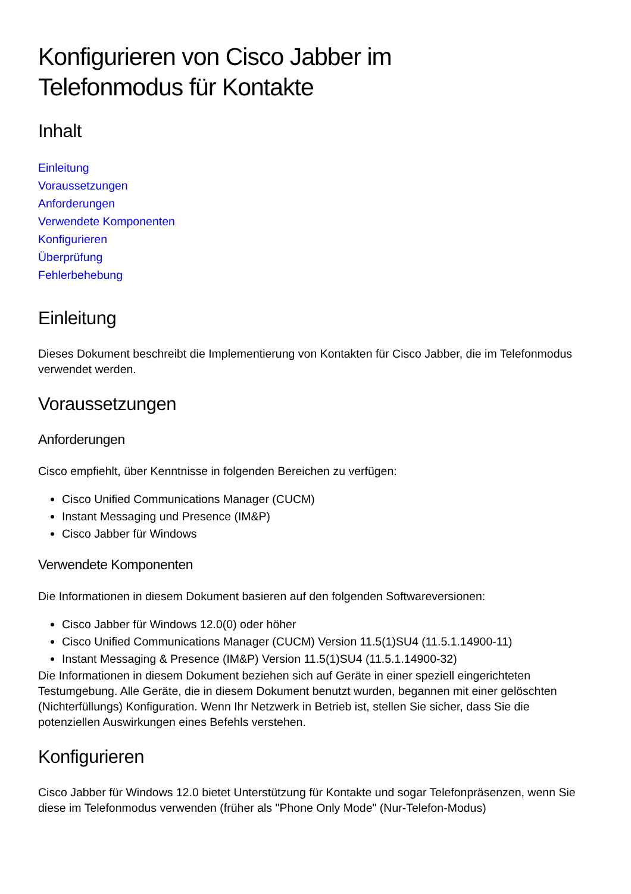Konfigurieren von Cisco Jabber im
Telefonmodus für Kontakte
Inhalt
Einleitung
Voraussetzungen
Anforderungen
Verwendete Komponenten
Konfigurieren
Überprüfung
Fehlerbehebung
Einleitung
Dieses Dokument beschreibt die Implementierung von Kontakten für Cisco Jabber, die im Telefonmodus verwendet werden.
Voraussetzungen
Anforderungen
Cisco empfiehlt, über Kenntnisse in folgenden Bereichen zu verfügen:
Cisco Unified Communications Manager (CUCM)
Instant Messaging und Presence (IM&P)
Cisco Jabber für Windows
Verwendete Komponenten
Die Informationen in diesem Dokument basieren auf den folgenden Softwareversionen:
Cisco Jabber für Windows 12.0(0) oder höher
Cisco Unified Communications Manager (CUCM) Version 11.5(1)SU4 (11.5.1.14900-11)
Instant Messaging & Presence (IM&P) Version 11.5(1)SU4 (11.5.1.14900-32)
Die Informationen in diesem Dokument beziehen sich auf Geräte in einer speziell eingerichteten Testumgebung. Alle Geräte, die in diesem Dokument benutzt wurden, begannen mit einer gelöschten (Nichterfüllungs) Konfiguration. Wenn Ihr Netzwerk in Betrieb ist, stellen Sie sicher, dass Sie die potenziellen Auswirkungen eines Befehls verstehen.
Konfigurieren
Cisco Jabber für Windows 12.0 bietet Unterstützung für Kontakte und sogar Telefonpräsenzen, wenn Sie diese im Telefonmodus verwenden (früher als "Phone Only Mode" (Nur-Telefon-Modus)